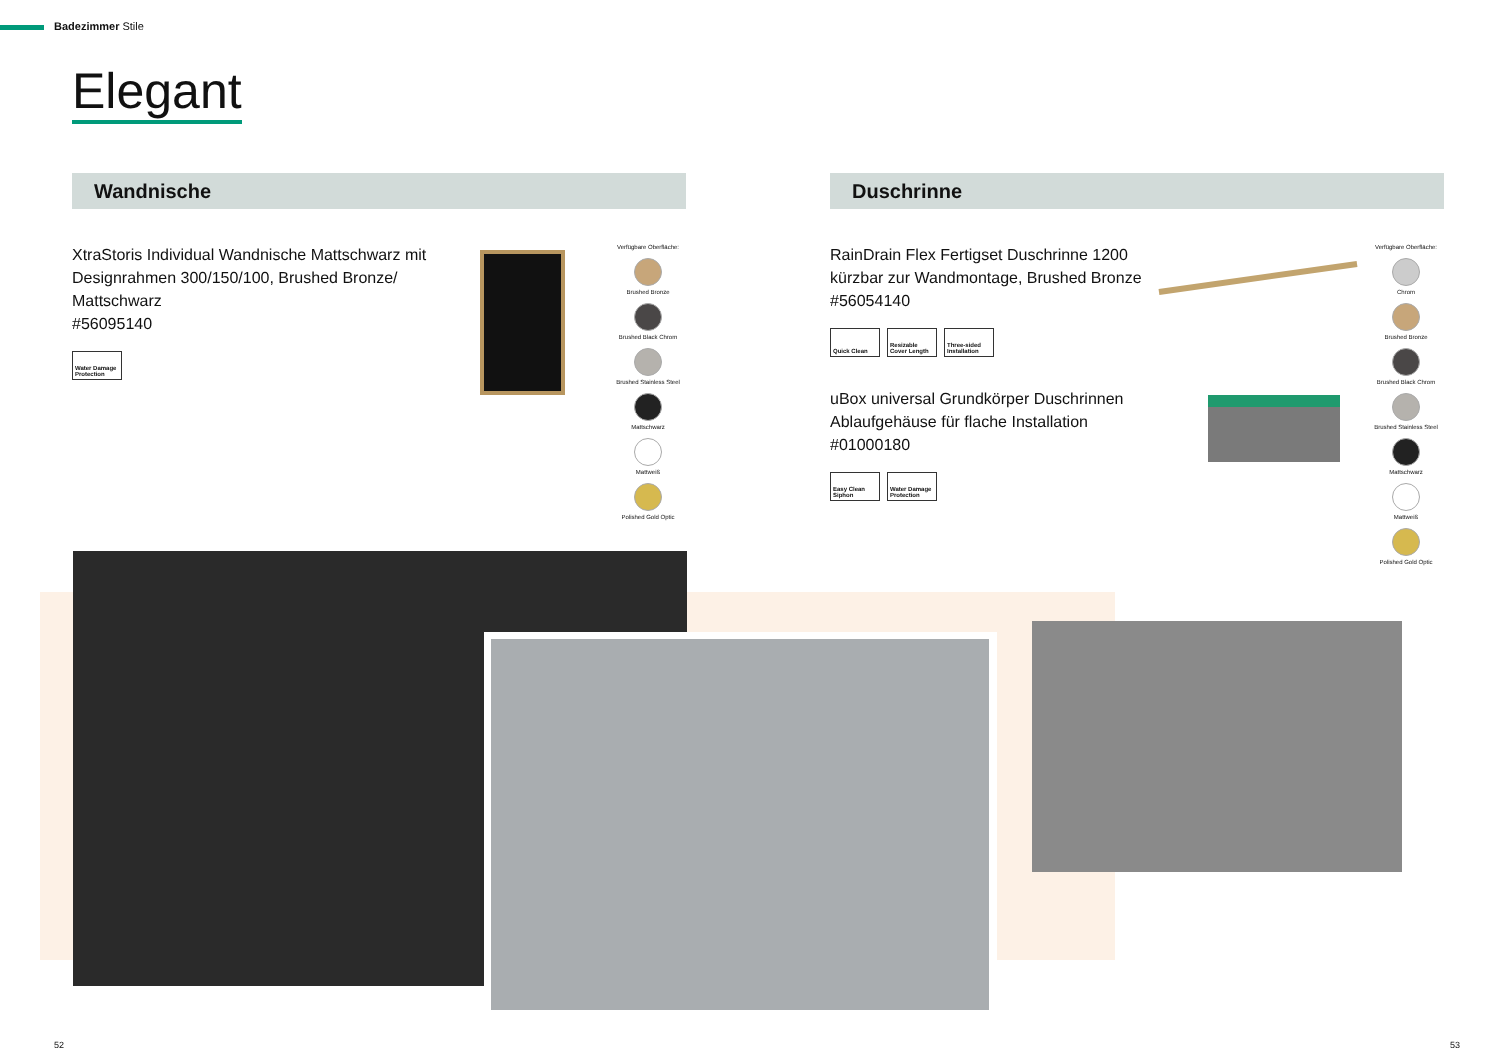Badezimmer Stile
Elegant
Wandnische
XtraStoris Individual Wandnische Mattschwarz mit Designrahmen 300/150/100, Brushed Bronze/ Mattschwarz
#56095140
Water Damage Protection
Verfügbare Oberfläche:
Brushed Bronze
Brushed Black Chrom
Brushed Stainless Steel
Mattschwarz
Mattweiß
Polished Gold Optic
Duschrinne
RainDrain Flex Fertigset Duschrinne 1200 kürzbar zur Wandmontage, Brushed Bronze
#56054140
Quick Clean Resizable Cover Length
Three-sided Installation
uBox universal Grundkörper Duschrinnen Ablaufgehäuse für flache Installation
#01000180
Easy Clean Siphon
Water Damage Protection
Verfügbare Oberfläche:
Chrom
Brushed Bronze
Brushed Black Chrom
Brushed Stainless Steel
Mattschwarz
Mattweiß
Polished Gold Optic
52 53